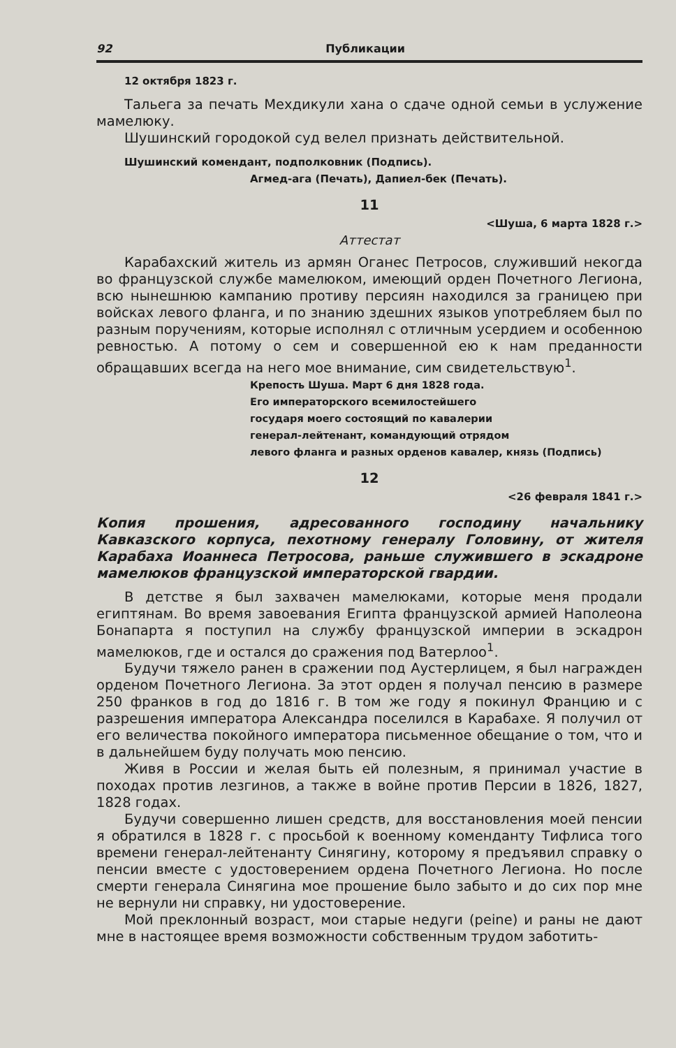92 Публикации
12 октября 1823 г.
Тальега за печать Мехдикули хана о сдаче одной семьи в услужение мамелюку.
Шушинский городокой суд велел признать действительной.
Шушинский комендант, подполковник (Подпись).
Агмед-ага (Печать), Дапиел-бек (Печать).
11
<Шуша, 6 марта 1828 г.>
Аттестат
Карабахский житель из армян Оганес Петросов, служивший некогда во французской службе мамелюком, имеющий орден Почетного Легиона, всю нынешнюю кампанию противу персиян находился за границею при войсках левого фланга, и по знанию здешних языков употребляем был по разным поручениям, которые исполнял с отличным усердием и особенною ревностью. А потому о сем и совершенной ею к нам преданности обращавших всегда на него мое внимание, сим свидетельствую<sup>1</sup>.
Крепость Шуша. Март 6 дня 1828 года.
Его императорского всемилостейшего
государя моего состоящий по кавалерии
генерал-лейтенант, командующий отрядом
левого фланга и разных орденов кавалер, князь (Подпись)
12
<26 февраля 1841 г.>
Копия прошения, адресованного господину начальнику Кавказского корпуса, пехотному генералу Головину, от жителя Карабаха Иоаннеса Петросова, раньше служившего в эскадроне мамелюков французской императорской гвардии.
В детстве я был захвачен мамелюками, которые меня продали египтянам. Во время завоевания Египта французской армией Наполеона Бонапарта я поступил на службу французской империи в эскадрон мамелюков, где и остался до сражения под Ватерлоо<sup>1</sup>.
Будучи тяжело ранен в сражении под Аустерлицем, я был награжден орденом Почетного Легиона. За этот орден я получал пенсию в размере 250 франков в год до 1816 г. В том же году я покинул Францию и с разрешения императора Александра поселился в Карабахе. Я получил от его величества покойного императора письменное обещание о том, что и в дальнейшем буду получать мою пенсию.
Живя в России и желая быть ей полезным, я принимал участие в походах против лезгинов, а также в войне против Персии в 1826, 1827, 1828 годах.
Будучи совершенно лишен средств, для восстановления моей пенсии я обратился в 1828 г. с просьбой к военному коменданту Тифлиса того времени генерал-лейтенанту Синягину, которому я предъявил справку о пенсии вместе с удостоверением ордена Почетного Легиона. Но после смерти генерала Синягина мое прошение было забыто и до сих пор мне не вернули ни справку, ни удостоверение.
Мой преклонный возраст, мои старые недуги (peine) и раны не дают мне в настоящее время возможности собственным трудом заботить-